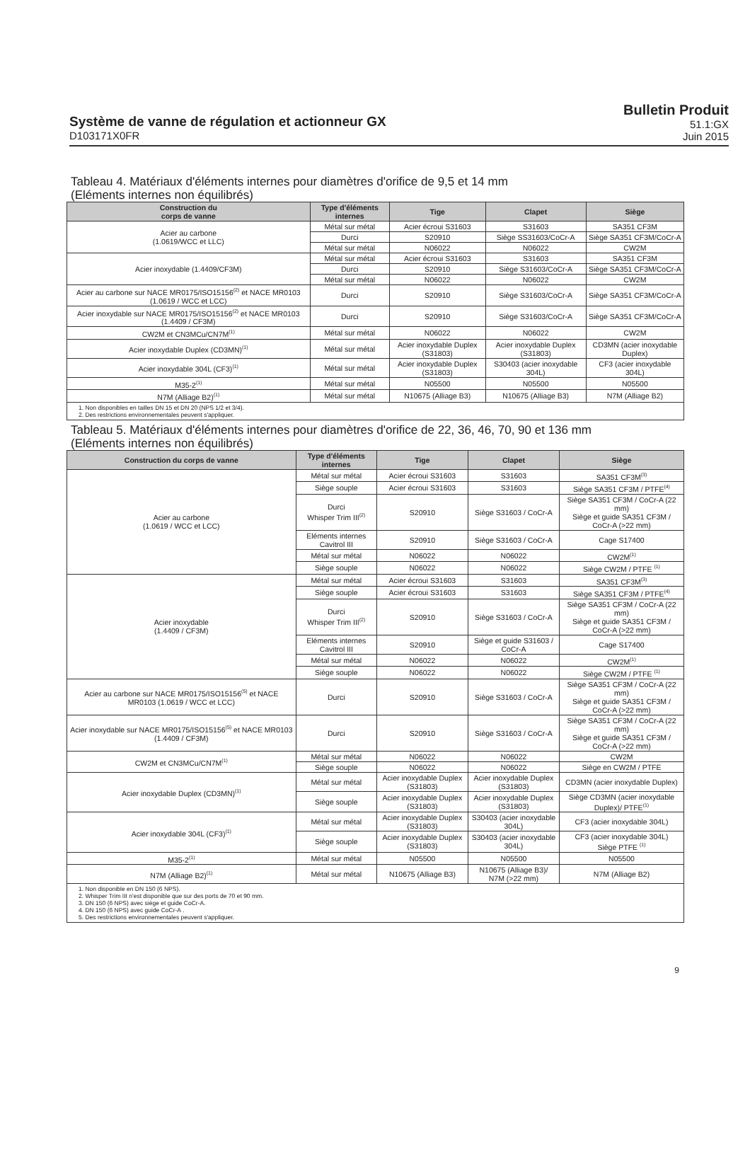Système de vanne de régulation et actionneur GX
D103171X0FR
Bulletin Produit
51.1:GX
Juin 2015
Tableau 4. Matériaux d'éléments internes pour diamètres d'orifice de 9,5 et 14 mm
(Eléments internes non équilibrés)
| Construction du corps de vanne | Type d'éléments internes | Tige | Clapet | Siège |
| --- | --- | --- | --- | --- |
| Acier au carbone (1.0619/WCC et LLC) | Métal sur métal | Acier écroui S31603 | S31603 | SA351 CF3M |
| | Durci | S20910 | Siège SS31603/CoCr-A | Siège SA351 CF3M/CoCr-A |
| | Métal sur métal | N06022 | N06022 | CW2M |
| Acier inoxydable (1.4409/CF3M) | Métal sur métal | Acier écroui S31603 | S31603 | SA351 CF3M |
| | Durci | S20910 | Siège S31603/CoCr-A | Siège SA351 CF3M/CoCr-A |
| | Métal sur métal | N06022 | N06022 | CW2M |
| Acier au carbone sur NACE MR0175/ISO15156<sup>(2)</sup> et NACE MR0103 (1.0619 / WCC et LCC) | Durci | S20910 | Siège S31603/CoCr-A | Siège SA351 CF3M/CoCr-A |
| Acier inoxydable sur NACE MR0175/ISO15156<sup>(2)</sup> et NACE MR0103 (1.4409 / CF3M) | Durci | S20910 | Siège S31603/CoCr-A | Siège SA351 CF3M/CoCr-A |
| CW2M et CN3MCu/CN7M<sup>(1)</sup> | Métal sur métal | N06022 | N06022 | CW2M |
| Acier inoxydable Duplex (CD3MN)<sup>(1)</sup> | Métal sur métal | Acier inoxydable Duplex (S31803) | Acier inoxydable Duplex (S31803) | CD3MN (acier inoxydable Duplex) |
| Acier inoxydable 304L (CF3)<sup>(1)</sup> | Métal sur métal | Acier inoxydable Duplex (S31803) | S30403 (acier inoxydable 304L) | CF3 (acier inoxydable 304L) |
| M35-2<sup>(1)</sup> | Métal sur métal | N05500 | N05500 | N05500 |
| N7M (Alliage B2)<sup>(1)</sup> | Métal sur métal | N10675 (Alliage B3) | N10675 (Alliage B3) | N7M (Alliage B2) |
| 1. Non disponibles en tailles DN 15 et DN 20 (NPS 1/2 et 3/4). 2. Des restrictions environnementales peuvent s'appliquer. | | | | |
Tableau 5. Matériaux d'éléments internes pour diamètres d'orifice de 22, 36, 46, 70, 90 et 136 mm
(Eléments internes non équilibrés)
| Construction du corps de vanne | Type d'éléments internes | Tige | Clapet | Siège |
| --- | --- | --- | --- | --- |
| Acier au carbone (1.0619 / WCC et LCC) | Métal sur métal | Acier écroui S31603 | S31603 | SA351 CF3M<sup>(3)</sup> |
| | Siège souple | Acier écroui S31603 | S31603 | Siège SA351 CF3M / PTFE<sup>(4)</sup> |
| | Durci Whisper Trim III<sup>(2)</sup> | S20910 | Siège S31603 / CoCr-A | Siège SA351 CF3M / CoCr-A (22 mm) Siège et guide SA351 CF3M / CoCr-A (>22 mm) |
| | Eléments internes Cavitrol III | S20910 | Siège S31603 / CoCr-A | Cage S17400 |
| | Métal sur métal | N06022 | N06022 | CW2M<sup>(1)</sup> |
| | Siège souple | N06022 | N06022 | Siège CW2M / PTFE <sup>(1)</sup> |
| Acier inoxydable (1.4409 / CF3M) | Métal sur métal | Acier écroui S31603 | S31603 | SA351 CF3M<sup>(3)</sup> |
| | Siège souple | Acier écroui S31603 | S31603 | Siège SA351 CF3M / PTFE<sup>(4)</sup> |
| | Durci Whisper Trim III<sup>(2)</sup> | S20910 | Siège S31603 / CoCr-A | Siège SA351 CF3M / CoCr-A (22 mm) Siège et guide SA351 CF3M / CoCr-A (>22 mm) |
| | Eléments internes Cavitrol III | S20910 | Siège et guide S31603 / CoCr-A | Cage S17400 |
| | Métal sur métal | N06022 | N06022 | CW2M<sup>(1)</sup> |
| | Siège souple | N06022 | N06022 | Siège CW2M / PTFE <sup>(1)</sup> |
| Acier au carbone sur NACE MR0175/ISO15156<sup>(5)</sup> et NACE MR0103 (1.0619 / WCC et LCC) | Durci | S20910 | Siège S31603 / CoCr-A | Siège SA351 CF3M / CoCr-A (22 mm) Siège et guide SA351 CF3M / CoCr-A (>22 mm) |
| Acier inoxydable sur NACE MR0175/ISO15156<sup>(5)</sup> et NACE MR0103 (1.4409 / CF3M) | Durci | S20910 | Siège S31603 / CoCr-A | Siège SA351 CF3M / CoCr-A (22 mm) Siège et guide SA351 CF3M / CoCr-A (>22 mm) |
| CW2M et CN3MCu/CN7M<sup>(1)</sup> | Métal sur métal | N06022 | N06022 | CW2M |
| | Siège souple | N06022 | N06022 | Siège en CW2M / PTFE |
| Acier inoxydable Duplex (CD3MN)<sup>(1)</sup> | Métal sur métal | Acier inoxydable Duplex (S31803) | Acier inoxydable Duplex (S31803) | CD3MN (acier inoxydable Duplex) |
| | Siège souple | Acier inoxydable Duplex (S31803) | Acier inoxydable Duplex (S31803) | Siège CD3MN (acier inoxydable Duplex)/ PTFE<sup>(1)</sup> |
| Acier inoxydable 304L (CF3)<sup>(1)</sup> | Métal sur métal | Acier inoxydable Duplex (S31803) | S30403 (acier inoxydable 304L) | CF3 (acier inoxydable 304L) |
| | Siège souple | Acier inoxydable Duplex (S31803) | S30403 (acier inoxydable 304L) | CF3 (acier inoxydable 304L) Siège PTFE <sup>(1)</sup> |
| M35-2<sup>(1)</sup> | Métal sur métal | N05500 | N05500 | N05500 |
| N7M (Alliage B2)<sup>(1)</sup> | Métal sur métal | N10675 (Alliage B3) | N10675 (Alliage B3)/ N7M (>22 mm) | N7M (Alliage B2) |
| 1. Non disponible en DN 150 (6 NPS). 2. Whisper Trim III n'est disponible que sur des ports de 70 et 90 mm. 3. DN 150 (6 NPS) avec siège et guide CoCr-A. 4. DN 150 (6 NPS) avec guide CoCr-A . 5. Des restrictions environnementales peuvent s'appliquer. | | | | |
9